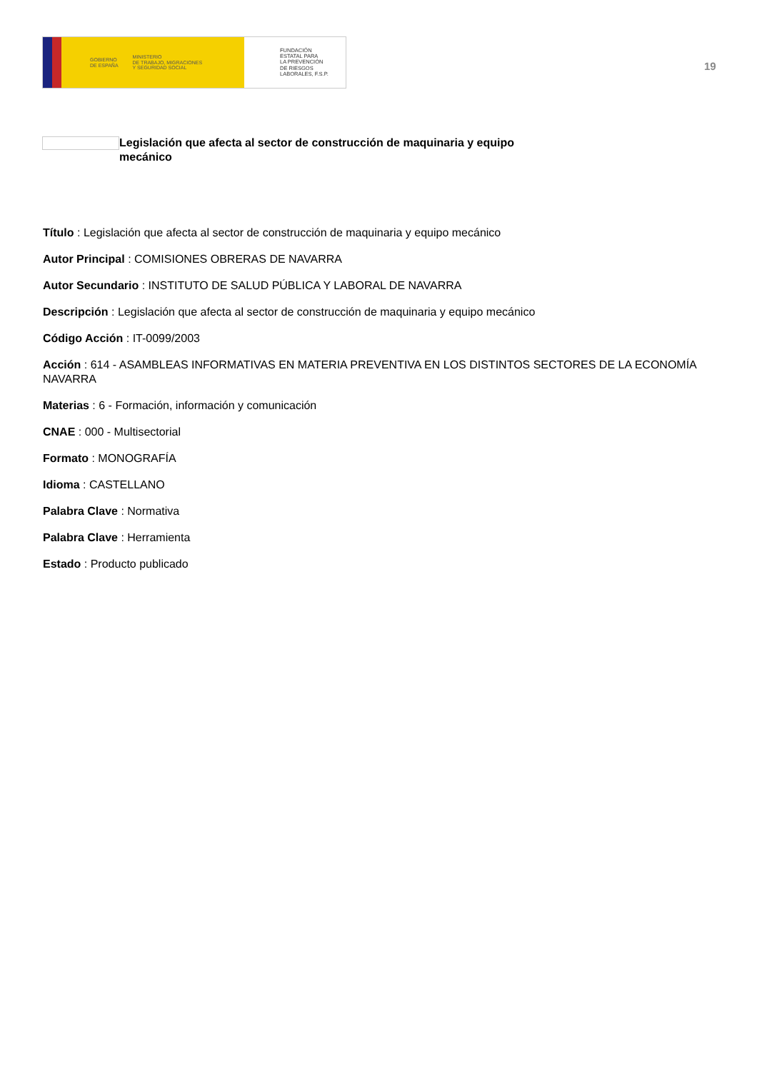GOBIERNO
DE ESPAÑA
MINISTERIO
DE TRABAJO, MIGRACIONES
Y SEGURIDAD SOCIAL
FUNDACIÓN
ESTATAL PARA
LA PREVENCIÓN
DE RIESGOS
LABORALES, F.S.P.
19
Legislación que afecta al sector de construcción de maquinaria y equipo mecánico
Título : Legislación que afecta al sector de construcción de maquinaria y equipo mecánico
Autor Principal : COMISIONES OBRERAS DE NAVARRA
Autor Secundario : INSTITUTO DE SALUD PÚBLICA Y LABORAL DE NAVARRA
Descripción : Legislación que afecta al sector de construcción de maquinaria y equipo mecánico
Código Acción : IT-0099/2003
Acción : 614 - ASAMBLEAS INFORMATIVAS EN MATERIA PREVENTIVA EN LOS DISTINTOS SECTORES DE LA ECONOMÍA NAVARRA
Materias : 6 - Formación, información y comunicación
CNAE : 000 - Multisectorial
Formato : MONOGRAFÍA
Idioma : CASTELLANO
Palabra Clave : Normativa
Palabra Clave : Herramienta
Estado : Producto publicado